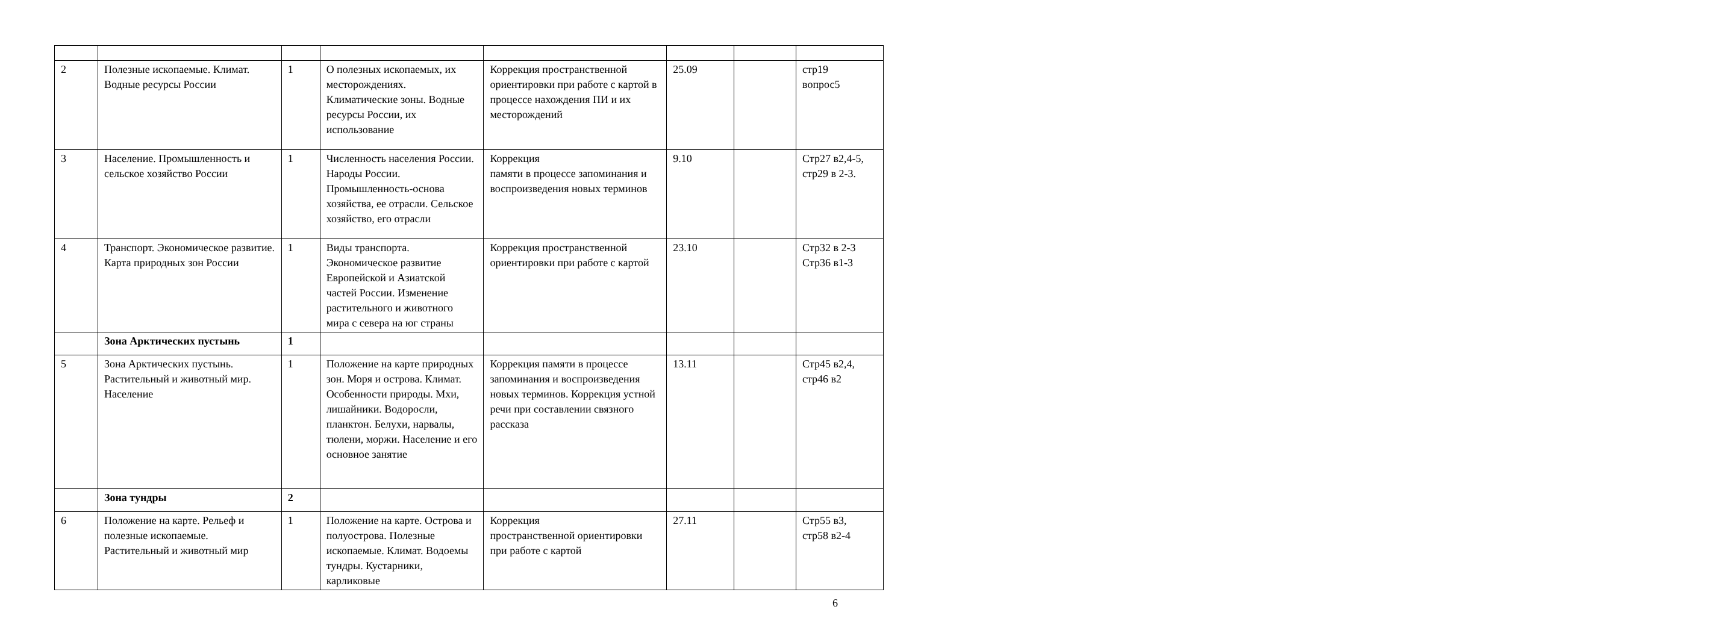| 2 | Полезные ископаемые. Климат. Водные ресурсы России | 1 | О полезных ископаемых, их месторождениях. Климатические зоны. Водные ресурсы России, их использование | Коррекция пространственной ориентировки при работе с картой в процессе нахождения ПИ и их месторождений | 25.09 | | стр19 вопрос5 |
| 3 | Население. Промышленность и сельское хозяйство России | 1 | Численность населения России. Народы России. Промышленность-основа хозяйства, ее отрасли. Сельское хозяйство, его отрасли | Коррекция памяти в процессе запоминания и воспроизведения новых терминов | 9.10 | | Стр27 в2,4-5, стр29 в 2-3. |
| 4 | Транспорт. Экономическое развитие. Карта природных зон России | 1 | Виды транспорта. Экономическое развитие Европейской и Азиатской частей России. Изменение растительного и животного мира с севера на юг страны | Коррекция пространственной ориентировки при работе с картой | 23.10 | | Стр32 в 2-3 Стр36 в1-3 |
| | Зона Арктических пустынь | 1 | | | | | |
| 5 | Зона Арктических пустынь. Растительный и животный мир. Население | 1 | Положение на карте природных зон. Моря и острова. Климат. Особенности природы. Мхи, лишайники. Водоросли, планктон. Белухи, нарвалы, тюлени, моржи. Население и его основное занятие | Коррекция памяти в процессе запоминания и воспроизведения новых терминов. Коррекция устной речи при составлении связного рассказа | 13.11 | | Стр45 в2,4, стр46 в2 |
| | Зона тундры | 2 | | | | | |
| 6 | Положение на карте. Рельеф и полезные ископаемые. Растительный и животный мир | 1 | Положение на карте. Острова и полуострова. Полезные ископаемые. Климат. Водоемы тундры. Кустарники, карликовые | Коррекция пространственной ориентировки при работе с картой | 27.11 | | Стр55 в3, стр58 в2-4 |
6